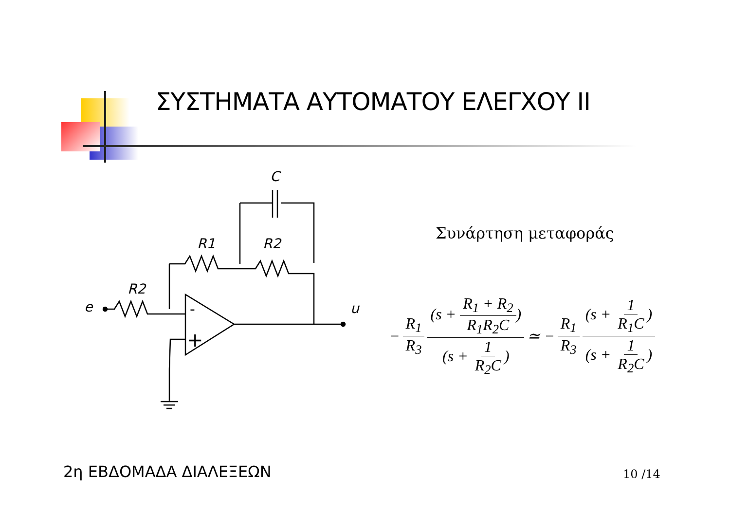ΣΥΣΤΗΜΑΤΑ ΑΥΤΟΜΑΤΟΥ ΕΛΕΓΧΟΥ II
C
R1
R2
R2
e
u
-
+
Συνάρτηση μεταφοράς
− R<sub>1</sub> R<sub>3</sub> (s + R<sub>1</sub> + R<sub>2</sub> R<sub>1</sub>R<sub>2</sub>C) (s + 1 R<sub>2</sub>C) ≃ − R<sub>1</sub> R<sub>3</sub> (s + 1 R<sub>1</sub>C) (s + 1 R<sub>2</sub>C)
2η ΕΒΔΟΜΑΔΑ ΔΙΑΛΕΞΕΩΝ 10 /14